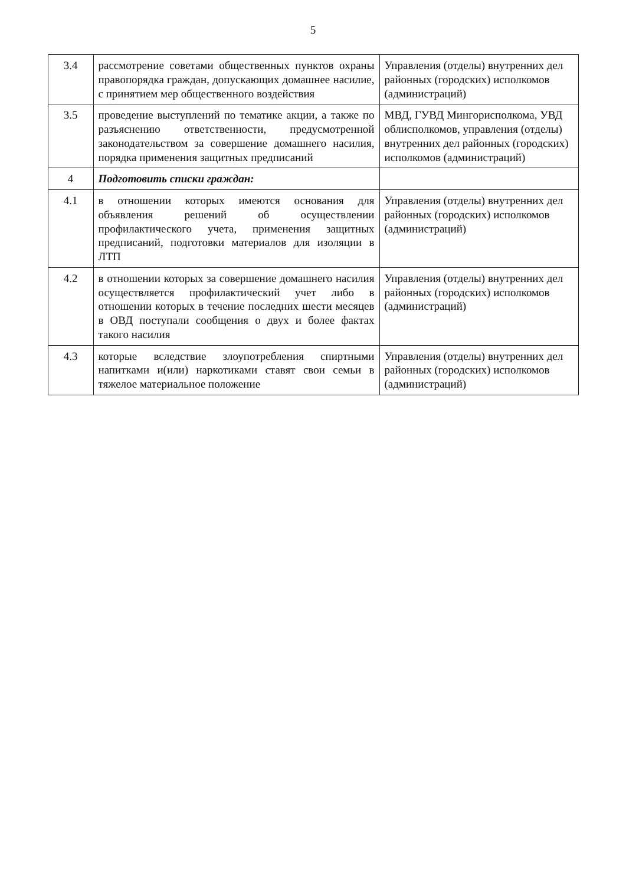5
| 3.4 | рассмотрение советами общественных пунктов охраны правопорядка граждан, допускающих домашнее насилие, с принятием мер общественного воздействия | Управления (отделы) внутренних дел районных (городских) исполкомов (администраций) |
| 3.5 | проведение выступлений по тематике акции, а также по разъяснению ответственности, предусмотренной законодательством за совершение домашнего насилия, порядка применения защитных предписаний | МВД, ГУВД Мингорисполкома, УВД облисполкомов, управления (отделы) внутренних дел районных (городских) исполкомов (администраций) |
| 4 | Подготовить списки граждан: | |
| 4.1 | в отношении которых имеются основания для объявления решений об осуществлении профилактического учета, применения защитных предписаний, подготовки материалов для изоляции в ЛТП | Управления (отделы) внутренних дел районных (городских) исполкомов (администраций) |
| 4.2 | в отношении которых за совершение домашнего насилия осуществляется профилактический учет либо в отношении которых в течение последних шести месяцев в ОВД поступали сообщения о двух и более фактах такого насилия | Управления (отделы) внутренних дел районных (городских) исполкомов (администраций) |
| 4.3 | которые вследствие злоупотребления спиртными напитками и(или) наркотиками ставят свои семьи в тяжелое материальное положение | Управления (отделы) внутренних дел районных (городских) исполкомов (администраций) |